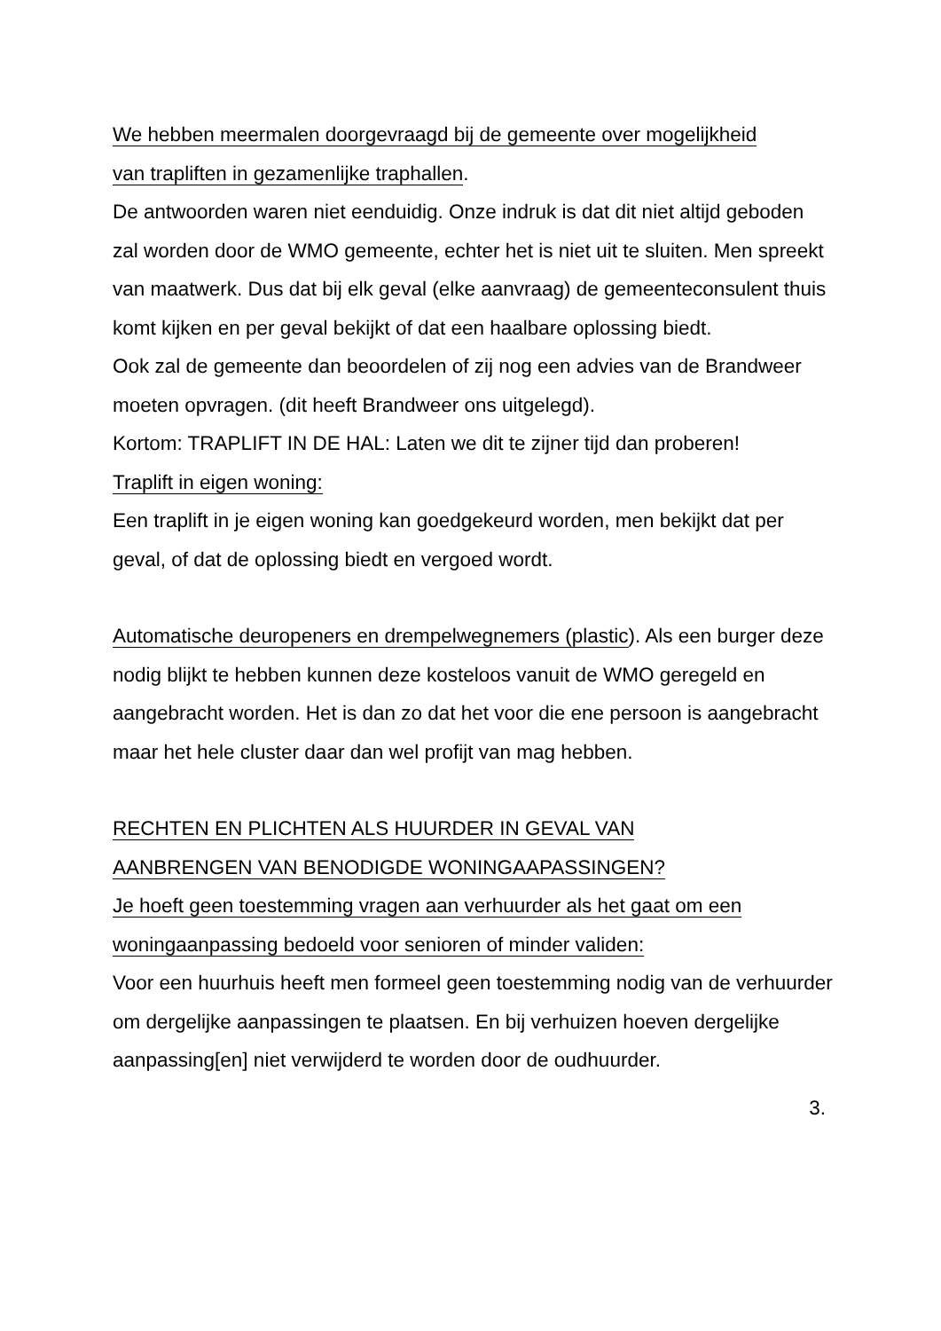We hebben meermalen doorgevraagd bij de gemeente over mogelijkheid
van trapliften in gezamenlijke traphallen.
De antwoorden waren niet eenduidig. Onze indruk is dat dit niet altijd geboden zal worden door de WMO gemeente, echter het is niet uit te sluiten. Men spreekt van maatwerk. Dus dat bij elk geval (elke aanvraag) de gemeenteconsulent thuis komt kijken en per geval bekijkt of dat een haalbare oplossing biedt.
Ook zal de gemeente dan beoordelen of zij nog een advies van de Brandweer moeten opvragen. (dit heeft Brandweer ons uitgelegd).
Kortom: TRAPLIFT IN DE HAL: Laten we dit te zijner tijd dan proberen!
Traplift in eigen woning:
Een traplift in je eigen woning kan goedgekeurd worden, men bekijkt dat per geval, of dat de oplossing biedt en vergoed wordt.
Automatische deuropeners en drempelwegnemers (plastic). Als een burger deze nodig blijkt te hebben kunnen deze kosteloos vanuit de WMO geregeld en aangebracht worden. Het is dan zo dat het voor die ene persoon is aangebracht maar het hele cluster daar dan wel profijt van mag hebben.
RECHTEN EN PLICHTEN ALS HUURDER IN GEVAL VAN
AANBRENGEN VAN BENODIGDE WONINGAAPASSINGEN?
Je hoeft geen toestemming vragen aan verhuurder als het gaat om een
woningaanpassing bedoeld voor senioren of minder validen:
Voor een huurhuis heeft men formeel geen toestemming nodig van de verhuurder om dergelijke aanpassingen te plaatsen. En bij verhuizen hoeven dergelijke aanpassing[en] niet verwijderd te worden door de oudhuurder.
3.